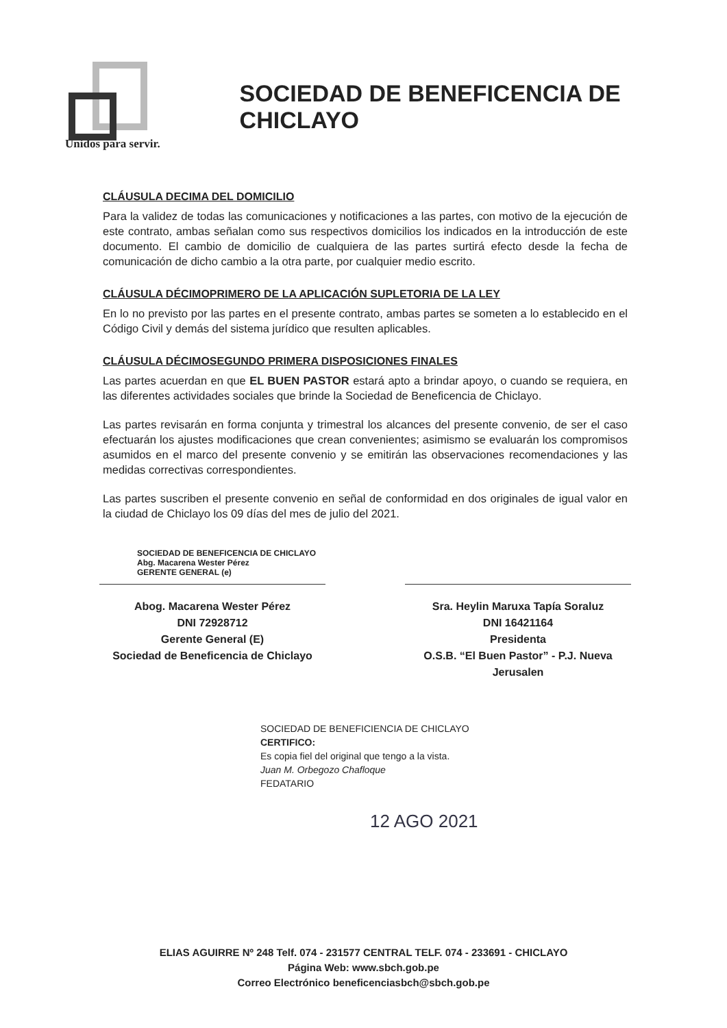SOCIEDAD DE BENEFICENCIA DE CHICLAYO
Unidos para servir.
CLÁUSULA DECIMA DEL DOMICILIO
Para la validez de todas las comunicaciones y notificaciones a las partes, con motivo de la ejecución de este contrato, ambas señalan como sus respectivos domicilios los indicados en la introducción de este documento. El cambio de domicilio de cualquiera de las partes surtirá efecto desde la fecha de comunicación de dicho cambio a la otra parte, por cualquier medio escrito.
CLÁUSULA DÉCIMOPRIMERO DE LA APLICACIÓN SUPLETORIA DE LA LEY
En lo no previsto por las partes en el presente contrato, ambas partes se someten a lo establecido en el Código Civil y demás del sistema jurídico que resulten aplicables.
CLÁUSULA DÉCIMOSEGUNDO PRIMERA DISPOSICIONES FINALES
Las partes acuerdan en que EL BUEN PASTOR estará apto a brindar apoyo, o cuando se requiera, en las diferentes actividades sociales que brinde la Sociedad de Beneficencia de Chiclayo.
Las partes revisarán en forma conjunta y trimestral los alcances del presente convenio, de ser el caso efectuarán los ajustes modificaciones que crean convenientes; asimismo se evaluarán los compromisos asumidos en el marco del presente convenio y se emitirán las observaciones recomendaciones y las medidas correctivas correspondientes.
Las partes suscriben el presente convenio en señal de conformidad en dos originales de igual valor en la ciudad de Chiclayo los 09 días del mes de julio del 2021.
SOCIEDAD DE BENEFICENCIA DE CHICLAYO
Abg. Macarena Wester Pérez
GERENTE GENERAL (e)
Abog. Macarena Wester Pérez
DNI 72928712
Gerente General (E)
Sociedad de Beneficencia de Chiclayo
Sra. Heylin Maruxa Tapía Soraluz
DNI 16421164
Presidenta
O.S.B. “El Buen Pastor” - P.J. Nueva Jerusalen
SOCIEDAD DE BENEFICIENCIA DE CHICLAYO
CERTIFICO:
Es copia fiel del original que tengo a la vista.
Juan M. Orbegozo Chafloque
FEDATARIO
12 AGO 2021
ELIAS AGUIRRE Nº 248 Telf. 074 - 231577 CENTRAL TELF. 074 - 233691 - CHICLAYO
Página Web: www.sbch.gob.pe
Correo Electrónico beneficenciasbch@sbch.gob.pe